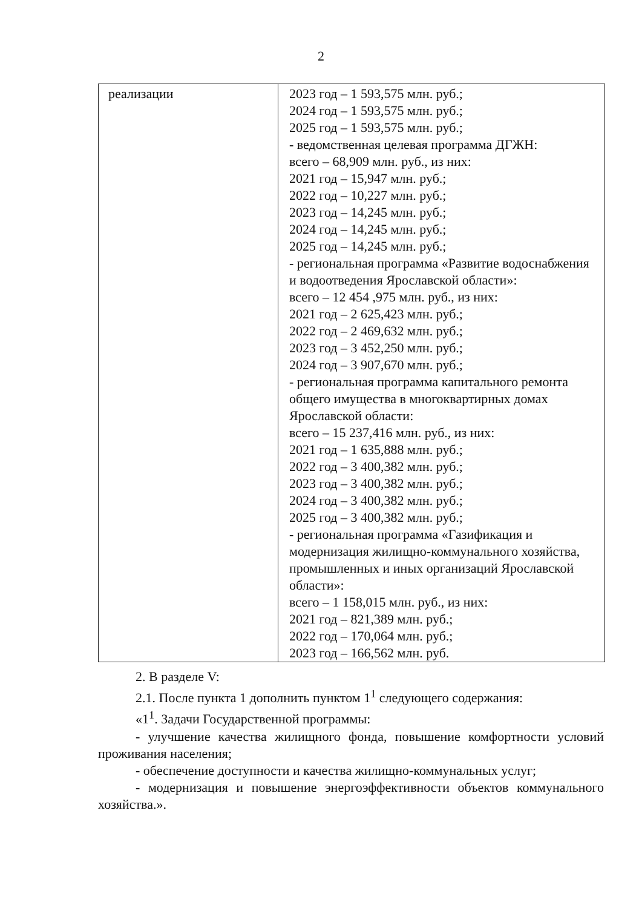2
| реализации | 2023 год – 1 593,575 млн. руб.; 2024 год – 1 593,575 млн. руб.; 2025 год – 1 593,575 млн. руб.; - ведомственная целевая программа ДГЖН: всего – 68,909 млн. руб., из них: 2021 год – 15,947 млн. руб.; 2022 год – 10,227 млн. руб.; 2023 год – 14,245 млн. руб.; 2024 год – 14,245 млн. руб.; 2025 год – 14,245 млн. руб.; - региональная программа «Развитие водоснабжения и водоотведения Ярославской области»: всего – 12 454 ,975 млн. руб., из них: 2021 год – 2 625,423 млн. руб.; 2022 год – 2 469,632 млн. руб.; 2023 год – 3 452,250 млн. руб.; 2024 год – 3 907,670 млн. руб.; - региональная программа капитального ремонта общего имущества в многоквартирных домах Ярославской области: всего – 15 237,416 млн. руб., из них: 2021 год – 1 635,888 млн. руб.; 2022 год – 3 400,382 млн. руб.; 2023 год – 3 400,382 млн. руб.; 2024 год – 3 400,382 млн. руб.; 2025 год – 3 400,382 млн. руб.; - региональная программа «Газификация и модернизация жилищно-коммунального хозяйства, промышленных и иных организаций Ярославской области»: всего – 1 158,015 млн. руб., из них: 2021 год – 821,389 млн. руб.; 2022 год – 170,064 млн. руб.; 2023 год – 166,562 млн. руб. |
2. В разделе V:
2.1. После пункта 1 дополнить пунктом 1<sup>1</sup> следующего содержания:
«1<sup>1</sup>. Задачи Государственной программы:
- улучшение качества жилищного фонда, повышение комфортности условий проживания населения;
- обеспечение доступности и качества жилищно-коммунальных услуг;
- модернизация и повышение энергоэффективности объектов коммунального хозяйства.».